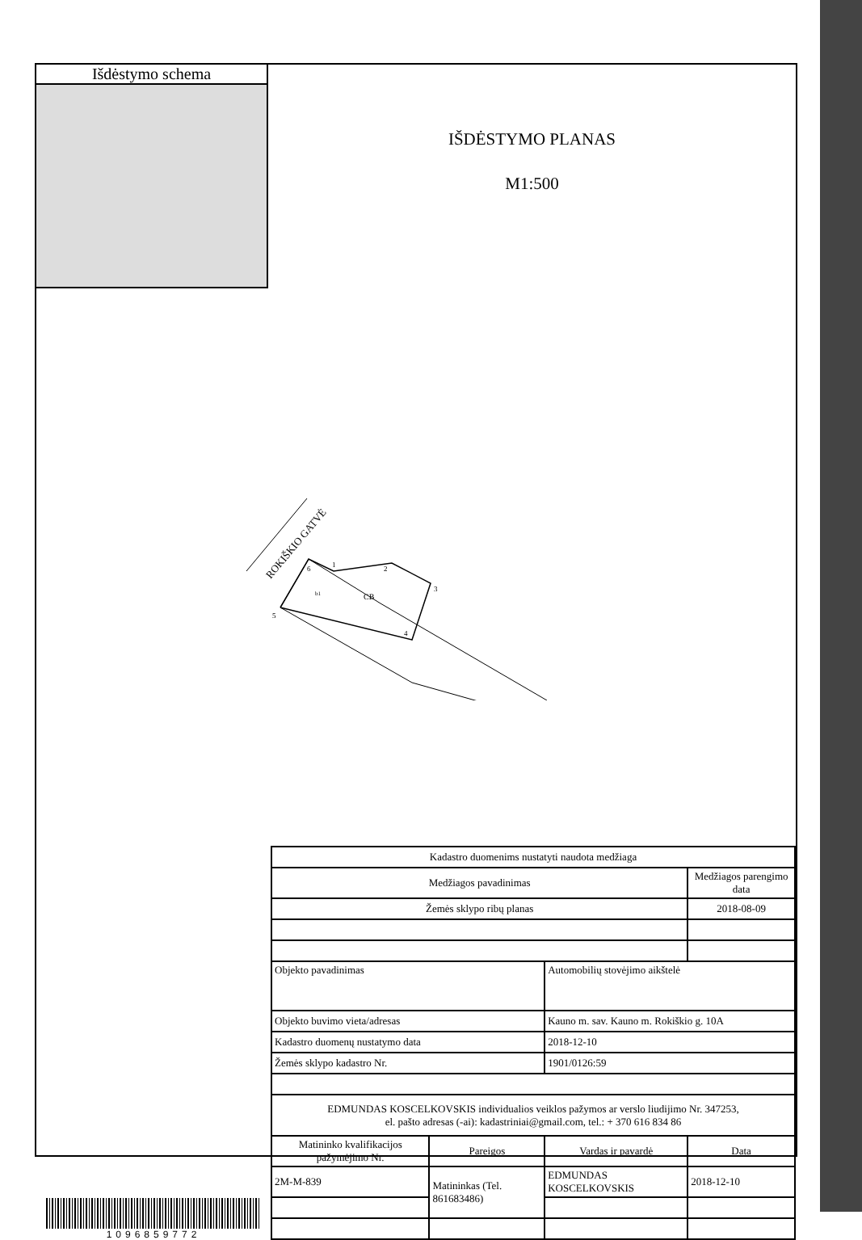Išdėstymo schema
IŠDĖSTYMO PLANAS
M1:500
ROKIŠKIO GATVĖ
1
2
3
4
5
6
b1
CB
1096859772
| Kadastro duomenims nustatyti naudota medžiaga | | | |
| Medžiagos pavadinimas | | | Medžiagos parengimo data |
| Žemės sklypo ribų planas | | | 2018-08-09 |
| Objekto pavadinimas | | Automobilių stovėjimo aikštelė | |
| Objekto buvimo vieta/adresas | | Kauno m. sav. Kauno m. Rokiškio g. 10A | |
| Kadastro duomenų nustatymo data | | 2018-12-10 | |
| Žemės sklypo kadastro Nr. | | 1901/0126:59 | |
| EDMUNDAS KOSCELKOVSKIS individualios veiklos pažymos ar verslo liudijimo Nr. 347253, el. pašto adresas (-ai): kadastriniai@gmail.com, tel.: + 370 616 834 86 | | | |
| Matininko kvalifikacijos pažymėjimo Nr. | Pareigos | Vardas ir pavardė | Data |
| 2M-M-839 | Matininkas (Tel. 861683486) | EDMUNDAS KOSCELKOVSKIS | 2018-12-10 |